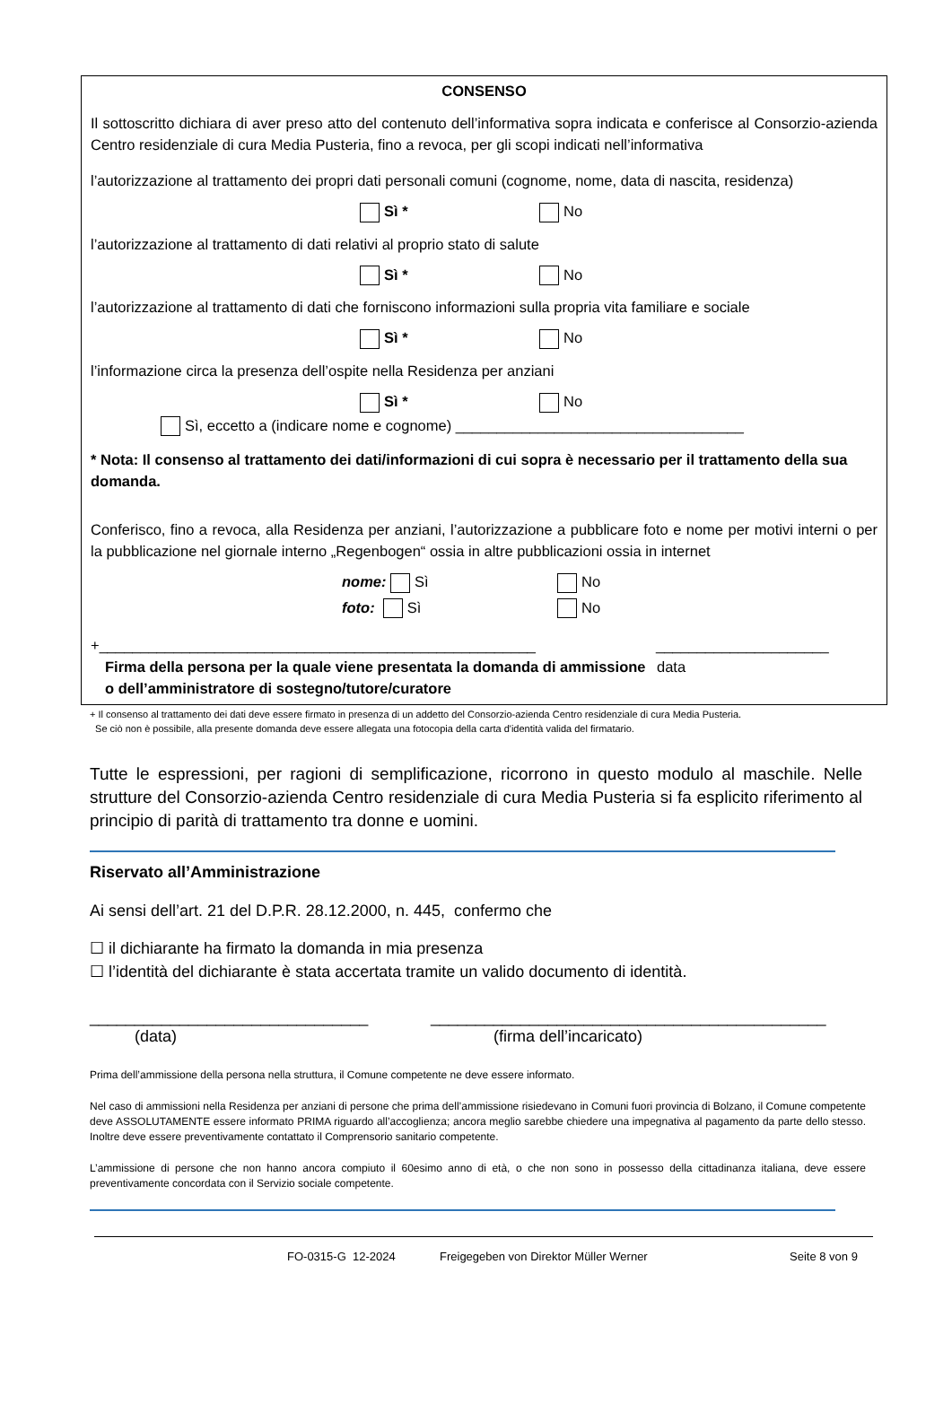CONSENSO
Il sottoscritto dichiara di aver preso atto del contenuto dell’informativa sopra indicata e conferisce al Consorzio-azienda Centro residenziale di cura Media Pusteria, fino a revoca, per gli scopi indicati nell’informativa
l’autorizzazione al trattamento dei propri dati personali comuni (cognome, nome, data di nascita, residenza)
Sì * No
l’autorizzazione al trattamento di dati relativi al proprio stato di salute
Sì * No
l’autorizzazione al trattamento di dati che forniscono informazioni sulla propria vita familiare e sociale
Sì * No
l’informazione circa la presenza dell’ospite nella Residenza per anziani
Sì * No
Sì, eccetto a (indicare nome e cognome) ___________________________________
* Nota: Il consenso al trattamento dei dati/informazioni di cui sopra è necessario per il trattamento della sua domanda.
Conferisco, fino a revoca, alla Residenza per anziani, l’autorizzazione a pubblicare foto e nome per motivi interni o per la pubblicazione nel giornale interno „Regenbogen“ ossia in altre pubblicazioni ossia in internet
nome: Sì No
foto: Sì No
+_____________________________________________________ _____________________
Firma della persona per la quale viene presentata la domanda di ammissione o dell’amministratore di sostegno/tutore/curatore data
+ Il consenso al trattamento dei dati deve essere firmato in presenza di un addetto del Consorzio-azienda Centro residenziale di cura Media Pusteria.
Se ciò non è possibile, alla presente domanda deve essere allegata una fotocopia della carta d'identità valida del firmatario.
Tutte le espressioni, per ragioni di semplificazione, ricorrono in questo modulo al maschile. Nelle strutture del Consorzio-azienda Centro residenziale di cura Media Pusteria si fa esplicito riferimento al principio di parità di trattamento tra donne e uomini.
Riservato all’Amministrazione
Ai sensi dell’art. 21 del D.P.R. 28.12.2000, n. 445, confermo che
☐ il dichiarante ha firmato la domanda in mia presenza
☐ l’identità del dichiarante è stata accertata tramite un valido documento di identità.
_______________________________
(data) ____________________________________________
(firma dell’incaricato)
Prima dell’ammissione della persona nella struttura, il Comune competente ne deve essere informato.
Nel caso di ammissioni nella Residenza per anziani di persone che prima dell’ammissione risiedevano in Comuni fuori provincia di Bolzano, il Comune competente deve ASSOLUTAMENTE essere informato PRIMA riguardo all’accoglienza; ancora meglio sarebbe chiedere una impegnativa al pagamento da parte dello stesso. Inoltre deve essere preventivamente contattato il Comprensorio sanitario competente.
L’ammissione di persone che non hanno ancora compiuto il 60esimo anno di età, o che non sono in possesso della cittadinanza italiana, deve essere preventivamente concordata con il Servizio sociale competente.
FO-0315-G 12-2024 Freigegeben von Direktor Müller Werner Seite 8 von 9